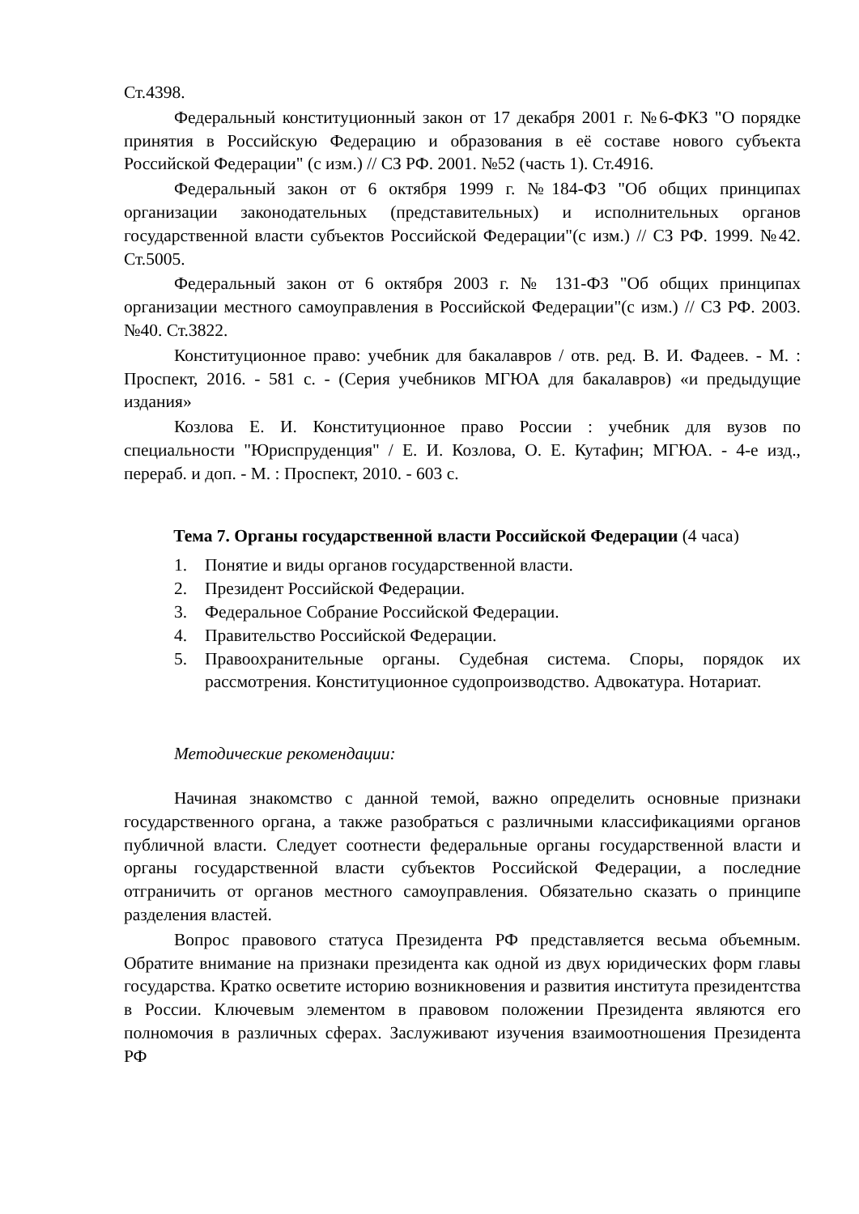Ст.4398.
Федеральный конституционный закон от 17 декабря 2001 г. №6-ФКЗ "О порядке принятия в Российскую Федерацию и образования в её составе нового субъекта Российской Федерации" (с изм.) // СЗ РФ. 2001. №52 (часть 1). Ст.4916.
Федеральный закон от 6 октября 1999 г. №184-ФЗ "Об общих принципах организации законодательных (представительных) и исполнительных органов государственной власти субъектов Российской Федерации"(с изм.) // СЗ РФ. 1999. №42. Ст.5005.
Федеральный закон от 6 октября 2003 г. № 131-ФЗ "Об общих принципах организации местного самоуправления в Российской Федерации"(с изм.) // СЗ РФ. 2003. №40. Ст.3822.
Конституционное право: учебник для бакалавров / отв. ред. В. И. Фадеев. - М. : Проспект, 2016. - 581 с. - (Серия учебников МГЮА для бакалавров) «и предыдущие издания»
Козлова Е. И. Конституционное право России : учебник для вузов по специальности "Юриспруденция" / Е. И. Козлова, О. Е. Кутафин; МГЮА. - 4-е изд., перераб. и доп. - М. : Проспект, 2010. - 603 с.
Тема 7. Органы государственной власти Российской Федерации (4 часа)
1. Понятие и виды органов государственной власти.
2. Президент Российской Федерации.
3. Федеральное Собрание Российской Федерации.
4. Правительство Российской Федерации.
5. Правоохранительные органы. Судебная система. Споры, порядок их рассмотрения. Конституционное судопроизводство. Адвокатура. Нотариат.
Методические рекомендации:
Начиная знакомство с данной темой, важно определить основные признаки государственного органа, а также разобраться с различными классификациями органов публичной власти. Следует соотнести федеральные органы государственной власти и органы государственной власти субъектов Российской Федерации, а последние отграничить от органов местного самоуправления. Обязательно сказать о принципе разделения властей.
Вопрос правового статуса Президента РФ представляется весьма объемным. Обратите внимание на признаки президента как одной из двух юридических форм главы государства. Кратко осветите историю возникновения и развития института президентства в России. Ключевым элементом в правовом положении Президента являются его полномочия в различных сферах. Заслуживают изучения взаимоотношения Президента РФ